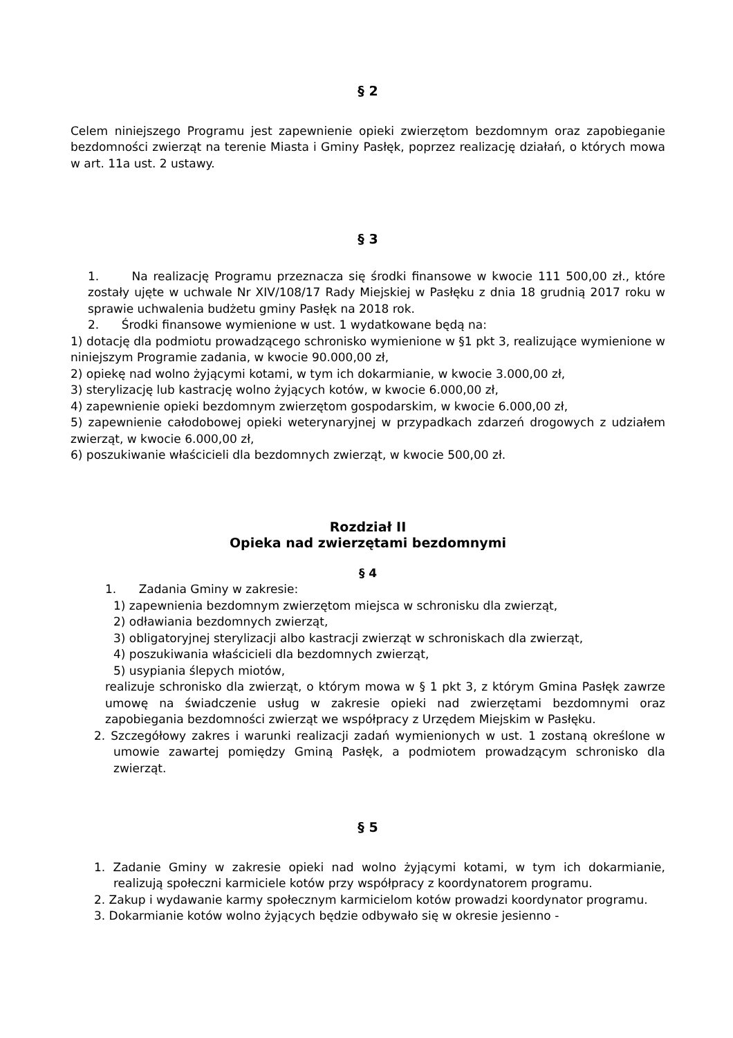§ 2
Celem niniejszego Programu jest zapewnienie opieki zwierzętom bezdomnym oraz zapobieganie bezdomności zwierząt na terenie Miasta i Gminy Pasłęk, poprzez realizację działań, o których mowa w art. 11a ust. 2 ustawy.
§ 3
1. Na realizację Programu przeznacza się środki finansowe w kwocie 111 500,00 zł., które zostały ujęte w uchwale Nr XIV/108/17 Rady Miejskiej w Pasłęku z dnia 18 grudnią 2017 roku w sprawie uchwalenia budżetu gminy Pasłęk na 2018 rok.
2. Środki finansowe wymienione w ust. 1 wydatkowane będą na:
1) dotację dla podmiotu prowadzącego schronisko wymienione w §1 pkt 3, realizujące wymienione w niniejszym Programie zadania, w kwocie 90.000,00 zł,
2) opiekę nad wolno żyjącymi kotami, w tym ich dokarmianie, w kwocie 3.000,00 zł,
3) sterylizację lub kastrację wolno żyjących kotów, w kwocie 6.000,00 zł,
4) zapewnienie opieki bezdomnym zwierzętom gospodarskim, w kwocie 6.000,00 zł,
5) zapewnienie całodobowej opieki weterynaryjnej w przypadkach zdarzeń drogowych z udziałem zwierząt, w kwocie 6.000,00 zł,
6) poszukiwanie właścicieli dla bezdomnych zwierząt, w kwocie 500,00 zł.
Rozdział II
Opieka nad zwierzętami bezdomnymi
§ 4
1. Zadania Gminy w zakresie:
1) zapewnienia bezdomnym zwierzętom miejsca w schronisku dla zwierząt,
2) odławiania bezdomnych zwierząt,
3) obligatoryjnej sterylizacji albo kastracji zwierząt w schroniskach dla zwierząt,
4) poszukiwania właścicieli dla bezdomnych zwierząt,
5) usypiania ślepych miotów,
realizuje schronisko dla zwierząt, o którym mowa w § 1 pkt 3, z którym Gmina Pasłęk zawrze umowę na świadczenie usług w zakresie opieki nad zwierzętami bezdomnymi oraz zapobiegania bezdomności zwierząt we współpracy z Urzędem Miejskim w Pasłęku.
2. Szczegółowy zakres i warunki realizacji zadań wymienionych w ust. 1 zostaną określone w umowie zawartej pomiędzy Gminą Pasłęk, a podmiotem prowadzącym schronisko dla zwierząt.
§ 5
1. Zadanie Gminy w zakresie opieki nad wolno żyjącymi kotami, w tym ich dokarmianie, realizują społeczni karmiciele kotów przy współpracy z koordynatorem programu.
2. Zakup i wydawanie karmy społecznym karmicielom kotów prowadzi koordynator programu.
3. Dokarmianie kotów wolno żyjących będzie odbywało się w okresie jesienno -